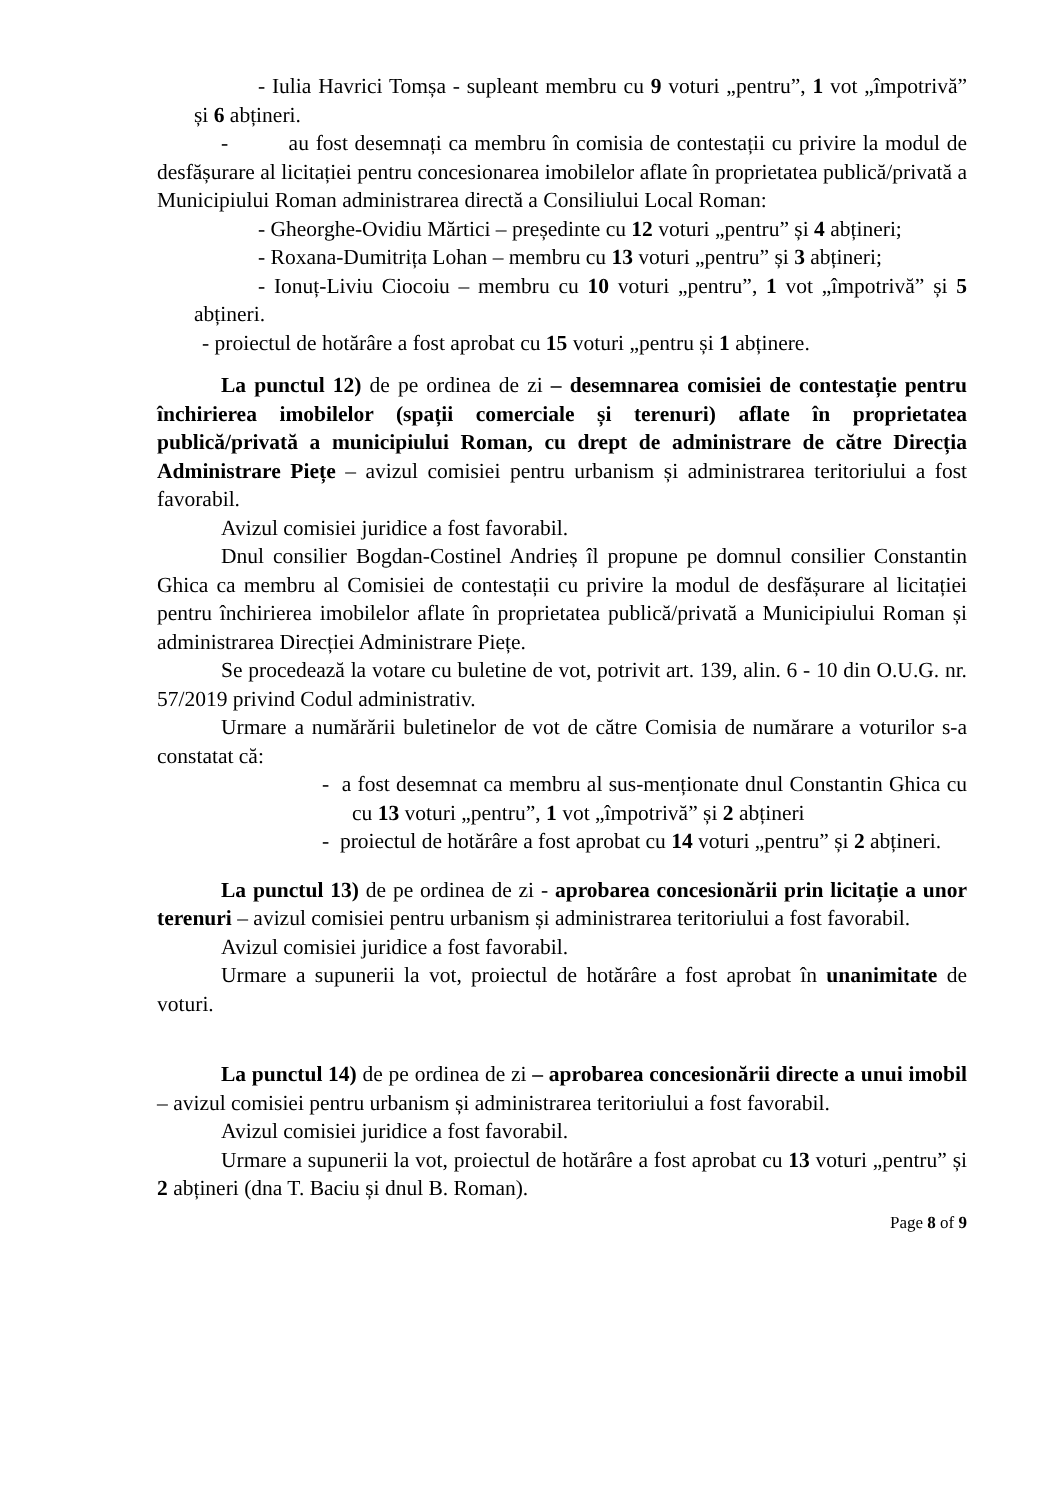- Iulia Havrici Tomșa - supleant membru cu 9 voturi „pentru”, 1 vot „împotrivă” și 6 abțineri.
- au fost desemnați ca membru în comisia de contestații cu privire la modul de desfășurare al licitației pentru concesionarea imobilelor aflate în proprietatea publică/privată a Municipiului Roman administrarea directă a Consiliului Local Roman:
- Gheorghe-Ovidiu Mărtici – președinte cu 12 voturi „pentru” și 4 abțineri;
- Roxana-Dumitrița Lohan – membru cu 13 voturi „pentru” și 3 abțineri;
- Ionuț-Liviu Ciocoiu – membru cu 10 voturi „pentru”, 1 vot „împotrivă” și 5 abțineri.
- proiectul de hotărâre a fost aprobat cu 15 voturi „pentru și 1 abținere.
La punctul 12) de pe ordinea de zi – desemnarea comisiei de contestație pentru închirierea imobilelor (spații comerciale și terenuri) aflate în proprietatea publică/privată a municipiului Roman, cu drept de administrare de către Direcția Administrare Piețe – avizul comisiei pentru urbanism și administrarea teritoriului a fost favorabil.
Avizul comisiei juridice a fost favorabil.
Dnul consilier Bogdan-Costinel Andrieș îl propune pe domnul consilier Constantin Ghica ca membru al Comisiei de contestații cu privire la modul de desfășurare al licitației pentru închirierea imobilelor aflate în proprietatea publică/privată a Municipiului Roman și administrarea Direcției Administrare Piețe.
Se procedează la votare cu buletine de vot, potrivit art. 139, alin. 6 - 10 din O.U.G. nr. 57/2019 privind Codul administrativ.
Urmare a numărării buletinelor de vot de către Comisia de numărare a voturilor s-a constatat că:
- a fost desemnat ca membru al sus-menționate dnul Constantin Ghica cu cu 13 voturi „pentru”, 1 vot „împotrivă” și 2 abțineri
- proiectul de hotărâre a fost aprobat cu 14 voturi „pentru” și 2 abțineri.
La punctul 13) de pe ordinea de zi - aprobarea concesionării prin licitație a unor terenuri – avizul comisiei pentru urbanism și administrarea teritoriului a fost favorabil.
Avizul comisiei juridice a fost favorabil.
Urmare a supunerii la vot, proiectul de hotărâre a fost aprobat în unanimitate de voturi.
La punctul 14) de pe ordinea de zi – aprobarea concesionării directe a unui imobil – avizul comisiei pentru urbanism și administrarea teritoriului a fost favorabil.
Avizul comisiei juridice a fost favorabil.
Urmare a supunerii la vot, proiectul de hotărâre a fost aprobat cu 13 voturi „pentru” și 2 abțineri (dna T. Baciu și dnul B. Roman).
Page 8 of 9